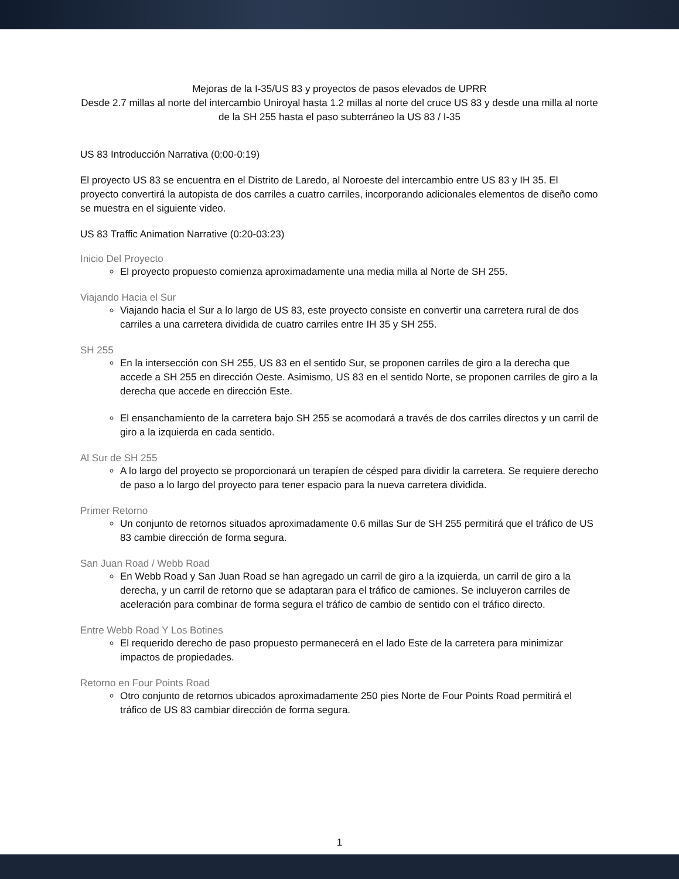Mejoras de la I-35/US 83 y proyectos de pasos elevados de UPRR
Desde 2.7 millas al norte del intercambio Uniroyal hasta 1.2 millas al norte del cruce US 83 y desde una milla al norte de la SH 255 hasta el paso subterráneo la US 83 / I-35
US 83 Introducción Narrativa (0:00-0:19)
El proyecto US 83 se encuentra en el Distrito de Laredo, al Noroeste del intercambio entre US 83 y IH 35. El proyecto convertirá la autopista de dos carriles a cuatro carriles, incorporando adicionales elementos de diseño como se muestra en el siguiente video.
US 83 Traffic Animation Narrative (0:20-03:23)
Inicio Del Proyecto
El proyecto propuesto comienza aproximadamente una media milla al Norte de SH 255.
Viajando Hacia el Sur
Viajando hacia el Sur a lo largo de US 83, este proyecto consiste en convertir una carretera rural de dos carriles a una carretera dividida de cuatro carriles entre IH 35 y SH 255.
SH 255
En la intersección con SH 255, US 83 en el sentido Sur, se proponen carriles de giro a la derecha que accede a SH 255 en dirección Oeste. Asimismo, US 83 en el sentido Norte, se proponen carriles de giro a la derecha que accede en dirección Este.
El ensanchamiento de la carretera bajo SH 255 se acomodará a través de dos carriles directos y un carril de giro a la izquierda en cada sentido.
Al Sur de SH 255
A lo largo del proyecto se proporcionará un terapíen de césped para dividir la carretera. Se requiere derecho de paso a lo largo del proyecto para tener espacio para la nueva carretera dividida.
Primer Retorno
Un conjunto de retornos situados aproximadamente 0.6 millas Sur de SH 255 permitirá que el tráfico de US 83 cambie dirección de forma segura.
San Juan Road / Webb Road
En Webb Road y San Juan Road se han agregado un carril de giro a la izquierda, un carril de giro a la derecha, y un carril de retorno que se adaptaran para el tráfico de camiones. Se incluyeron carriles de aceleración para combinar de forma segura el tráfico de cambio de sentido con el tráfico directo.
Entre Webb Road Y Los Botines
El requerido derecho de paso propuesto permanecerá en el lado Este de la carretera para minimizar impactos de propiedades.
Retorno en Four Points Road
Otro conjunto de retornos ubicados aproximadamente 250 pies Norte de Four Points Road permitirá el tráfico de US 83 cambiar dirección de forma segura.
1